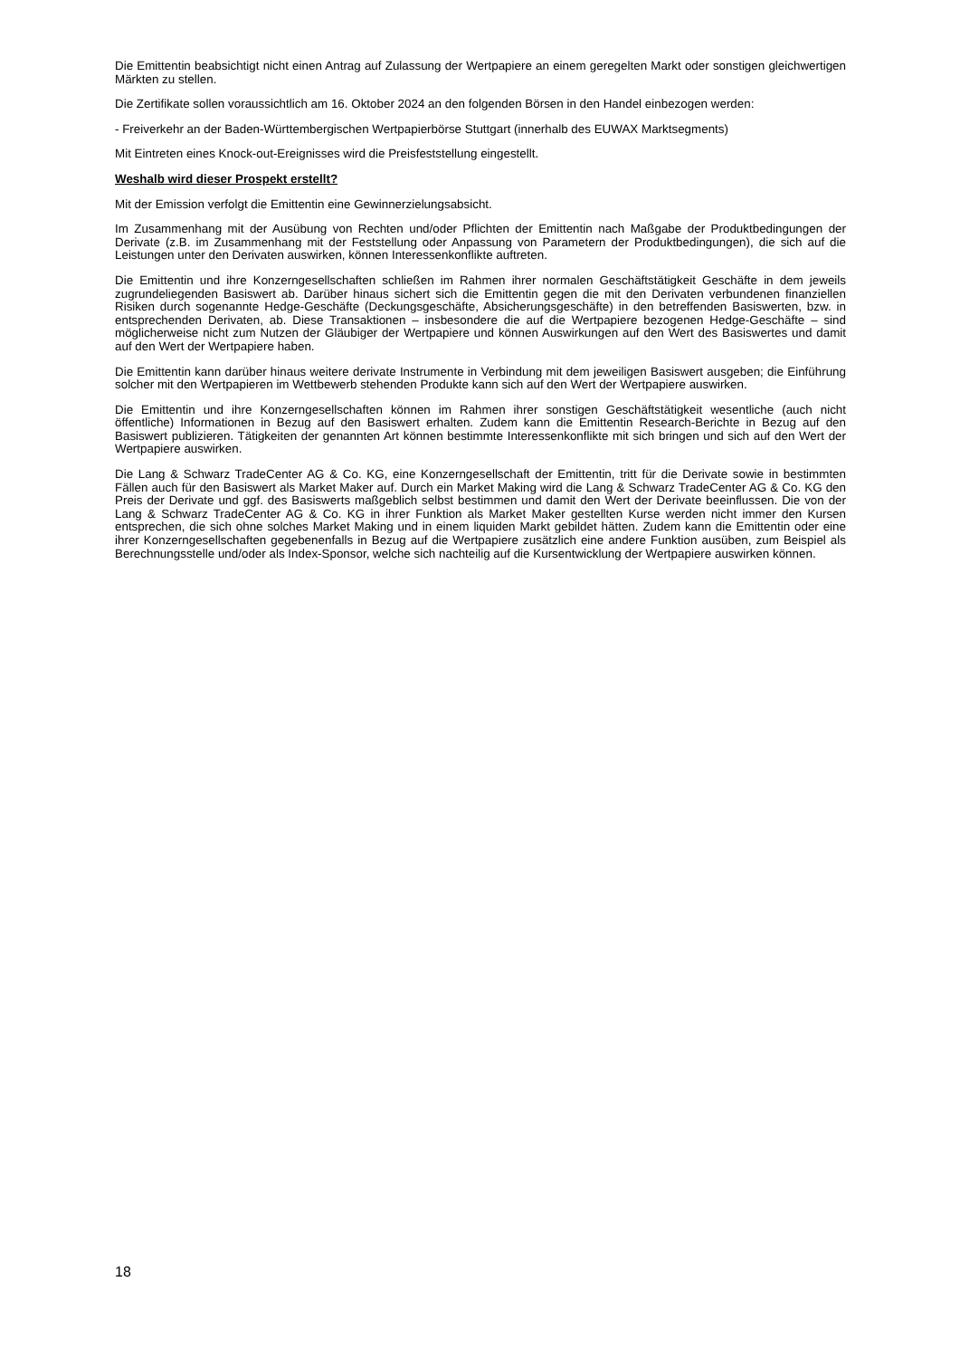Die Emittentin beabsichtigt nicht einen Antrag auf Zulassung der Wertpapiere an einem geregelten Markt oder sonstigen gleichwertigen Märkten zu stellen.
Die Zertifikate sollen voraussichtlich am 16. Oktober 2024 an den folgenden Börsen in den Handel einbezogen werden:
- Freiverkehr an der Baden-Württembergischen Wertpapierbörse Stuttgart (innerhalb des EUWAX Marktsegments)
Mit Eintreten eines Knock-out-Ereignisses wird die Preisfeststellung eingestellt.
Weshalb wird dieser Prospekt erstellt?
Mit der Emission verfolgt die Emittentin eine Gewinnerzielungsabsicht.
Im Zusammenhang mit der Ausübung von Rechten und/oder Pflichten der Emittentin nach Maßgabe der Produktbedingungen der Derivate (z.B. im Zusammenhang mit der Feststellung oder Anpassung von Parametern der Produktbedingungen), die sich auf die Leistungen unter den Derivaten auswirken, können Interessenkonflikte auftreten.
Die Emittentin und ihre Konzerngesellschaften schließen im Rahmen ihrer normalen Geschäftstätigkeit Geschäfte in dem jeweils zugrundeliegenden Basiswert ab. Darüber hinaus sichert sich die Emittentin gegen die mit den Derivaten verbundenen finanziellen Risiken durch sogenannte Hedge-Geschäfte (Deckungsgeschäfte, Absicherungsgeschäfte) in den betreffenden Basiswerten, bzw. in entsprechenden Derivaten, ab. Diese Transaktionen – insbesondere die auf die Wertpapiere bezogenen Hedge-Geschäfte – sind möglicherweise nicht zum Nutzen der Gläubiger der Wertpapiere und können Auswirkungen auf den Wert des Basiswertes und damit auf den Wert der Wertpapiere haben.
Die Emittentin kann darüber hinaus weitere derivate Instrumente in Verbindung mit dem jeweiligen Basiswert ausgeben; die Einführung solcher mit den Wertpapieren im Wettbewerb stehenden Produkte kann sich auf den Wert der Wertpapiere auswirken.
Die Emittentin und ihre Konzerngesellschaften können im Rahmen ihrer sonstigen Geschäftstätigkeit wesentliche (auch nicht öffentliche) Informationen in Bezug auf den Basiswert erhalten. Zudem kann die Emittentin Research-Berichte in Bezug auf den Basiswert publizieren. Tätigkeiten der genannten Art können bestimmte Interessenkonflikte mit sich bringen und sich auf den Wert der Wertpapiere auswirken.
Die Lang & Schwarz TradeCenter AG & Co. KG, eine Konzerngesellschaft der Emittentin, tritt für die Derivate sowie in bestimmten Fällen auch für den Basiswert als Market Maker auf. Durch ein Market Making wird die Lang & Schwarz TradeCenter AG & Co. KG den Preis der Derivate und ggf. des Basiswerts maßgeblich selbst bestimmen und damit den Wert der Derivate beeinflussen. Die von der Lang & Schwarz TradeCenter AG & Co. KG in ihrer Funktion als Market Maker gestellten Kurse werden nicht immer den Kursen entsprechen, die sich ohne solches Market Making und in einem liquiden Markt gebildet hätten. Zudem kann die Emittentin oder eine ihrer Konzerngesellschaften gegebenenfalls in Bezug auf die Wertpapiere zusätzlich eine andere Funktion ausüben, zum Beispiel als Berechnungsstelle und/oder als Index-Sponsor, welche sich nachteilig auf die Kursentwicklung der Wertpapiere auswirken können.
18